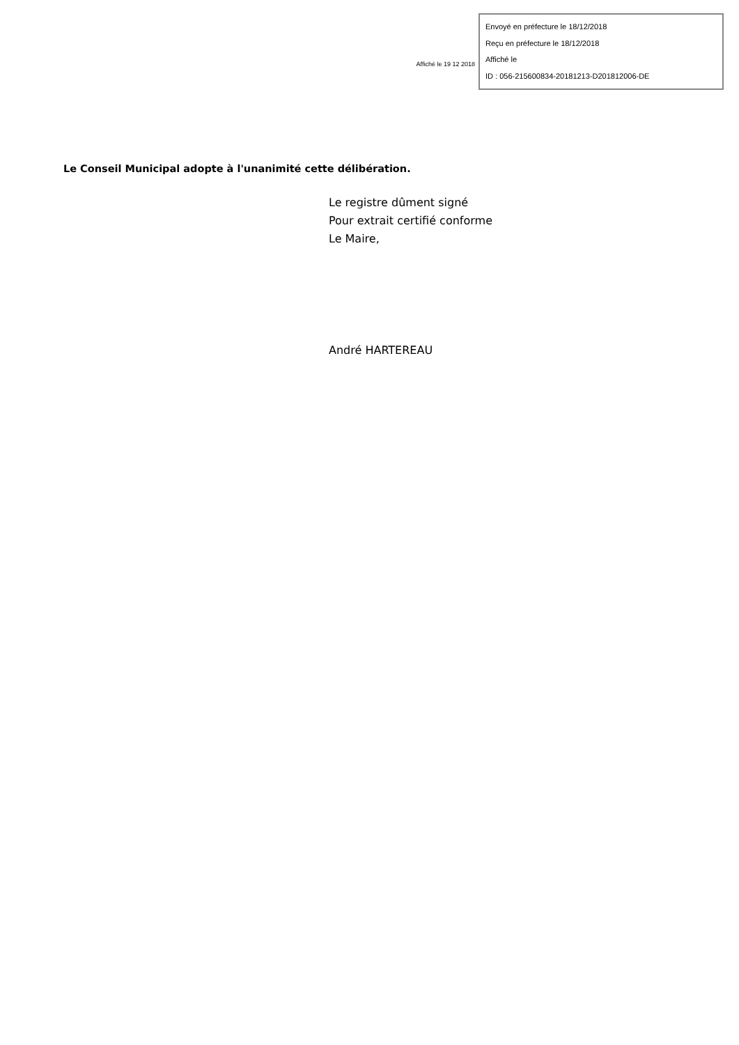Affiché le 19 12 2018
Envoyé en préfecture le 18/12/2018
Reçu en préfecture le 18/12/2018
Affiché le
ID : 056-215600834-20181213-D201812006-DE
Le Conseil Municipal adopte à l'unanimité cette délibération.
Le registre dûment signé
Pour extrait certifié conforme
Le Maire,
André HARTEREAU